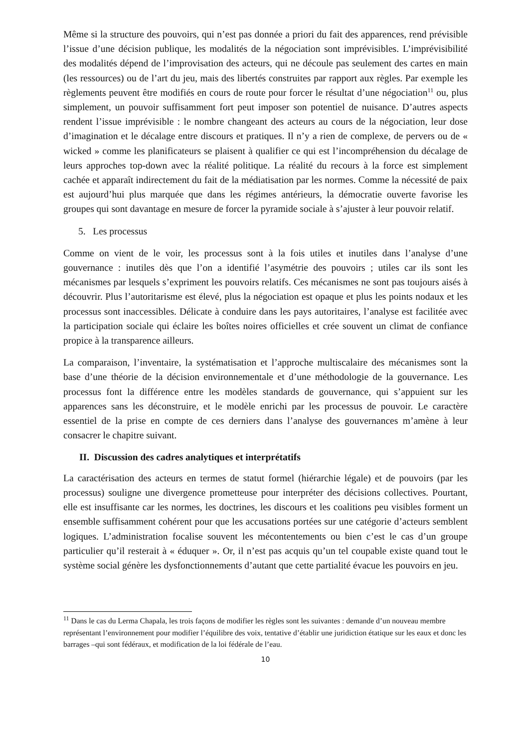Même si la structure des pouvoirs, qui n’est pas donnée a priori du fait des apparences, rend prévisible l’issue d’une décision publique, les modalités de la négociation sont imprévisibles. L’imprévisibilité des modalités dépend de l’improvisation des acteurs, qui ne découle pas seulement des cartes en main (les ressources) ou de l’art du jeu, mais des libertés construites par rapport aux règles. Par exemple les règlements peuvent être modifiés en cours de route pour forcer le résultat d’une négociation<sup>11</sup> ou, plus simplement, un pouvoir suffisamment fort peut imposer son potentiel de nuisance. D’autres aspects rendent l’issue imprévisible : le nombre changeant des acteurs au cours de la négociation, leur dose d’imagination et le décalage entre discours et pratiques. Il n’y a rien de complexe, de pervers ou de « wicked » comme les planificateurs se plaisent à qualifier ce qui est l’incompréhension du décalage de leurs approches top-down avec la réalité politique. La réalité du recours à la force est simplement cachée et apparaît indirectement du fait de la médiatisation par les normes. Comme la nécessité de paix est aujourd’hui plus marquée que dans les régimes antérieurs, la démocratie ouverte favorise les groupes qui sont davantage en mesure de forcer la pyramide sociale à s’ajuster à leur pouvoir relatif.
5. Les processus
Comme on vient de le voir, les processus sont à la fois utiles et inutiles dans l’analyse d’une gouvernance : inutiles dès que l’on a identifié l’asymétrie des pouvoirs ; utiles car ils sont les mécanismes par lesquels s’expriment les pouvoirs relatifs. Ces mécanismes ne sont pas toujours aisés à découvrir. Plus l’autoritarisme est élevé, plus la négociation est opaque et plus les points nodaux et les processus sont inaccessibles. Délicate à conduire dans les pays autoritaires, l’analyse est facilitée avec la participation sociale qui éclaire les boîtes noires officielles et crée souvent un climat de confiance propice à la transparence ailleurs.
La comparaison, l’inventaire, la systématisation et l’approche multiscalaire des mécanismes sont la base d’une théorie de la décision environnementale et d’une méthodologie de la gouvernance. Les processus font la différence entre les modèles standards de gouvernance, qui s’appuient sur les apparences sans les déconstruire, et le modèle enrichi par les processus de pouvoir. Le caractère essentiel de la prise en compte de ces derniers dans l’analyse des gouvernances m’amène à leur consacrer le chapitre suivant.
II. Discussion des cadres analytiques et interprétatifs
La caractérisation des acteurs en termes de statut formel (hiérarchie légale) et de pouvoirs (par les processus) souligne une divergence prometteuse pour interpréter des décisions collectives. Pourtant, elle est insuffisante car les normes, les doctrines, les discours et les coalitions peu visibles forment un ensemble suffisamment cohérent pour que les accusations portées sur une catégorie d’acteurs semblent logiques. L’administration focalise souvent les mécontentements ou bien c’est le cas d’un groupe particulier qu’il resterait à « éduquer ». Or, il n’est pas acquis qu’un tel coupable existe quand tout le système social génère les dysfonctionnements d’autant que cette partialité évacue les pouvoirs en jeu.
<sup>11</sup> Dans le cas du Lerma Chapala, les trois façons de modifier les règles sont les suivantes : demande d’un nouveau membre représentant l’environnement pour modifier l’équilibre des voix, tentative d’établir une juridiction étatique sur les eaux et donc les barrages –qui sont fédéraux, et modification de la loi fédérale de l’eau.
10